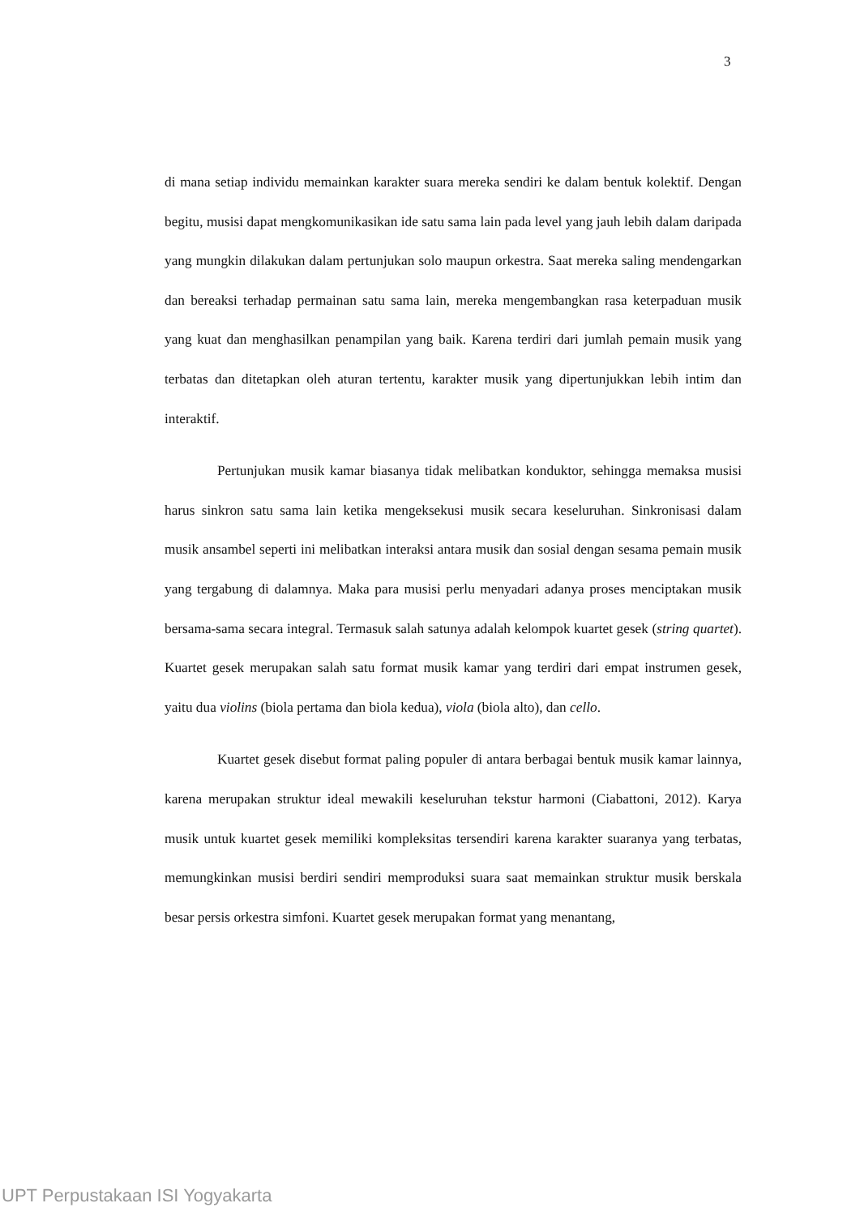3
di mana setiap individu memainkan karakter suara mereka sendiri ke dalam bentuk kolektif. Dengan begitu, musisi dapat mengkomunikasikan ide satu sama lain pada level yang jauh lebih dalam daripada yang mungkin dilakukan dalam pertunjukan solo maupun orkestra. Saat mereka saling mendengarkan dan bereaksi terhadap permainan satu sama lain, mereka mengembangkan rasa keterpaduan musik yang kuat dan menghasilkan penampilan yang baik. Karena terdiri dari jumlah pemain musik yang terbatas dan ditetapkan oleh aturan tertentu, karakter musik yang dipertunjukkan lebih intim dan interaktif.
Pertunjukan musik kamar biasanya tidak melibatkan konduktor, sehingga memaksa musisi harus sinkron satu sama lain ketika mengeksekusi musik secara keseluruhan. Sinkronisasi dalam musik ansambel seperti ini melibatkan interaksi antara musik dan sosial dengan sesama pemain musik yang tergabung di dalamnya. Maka para musisi perlu menyadari adanya proses menciptakan musik bersama-sama secara integral. Termasuk salah satunya adalah kelompok kuartet gesek (string quartet). Kuartet gesek merupakan salah satu format musik kamar yang terdiri dari empat instrumen gesek, yaitu dua violins (biola pertama dan biola kedua), viola (biola alto), dan cello.
Kuartet gesek disebut format paling populer di antara berbagai bentuk musik kamar lainnya, karena merupakan struktur ideal mewakili keseluruhan tekstur harmoni (Ciabattoni, 2012). Karya musik untuk kuartet gesek memiliki kompleksitas tersendiri karena karakter suaranya yang terbatas, memungkinkan musisi berdiri sendiri memproduksi suara saat memainkan struktur musik berskala besar persis orkestra simfoni. Kuartet gesek merupakan format yang menantang,
UPT Perpustakaan ISI Yogyakarta